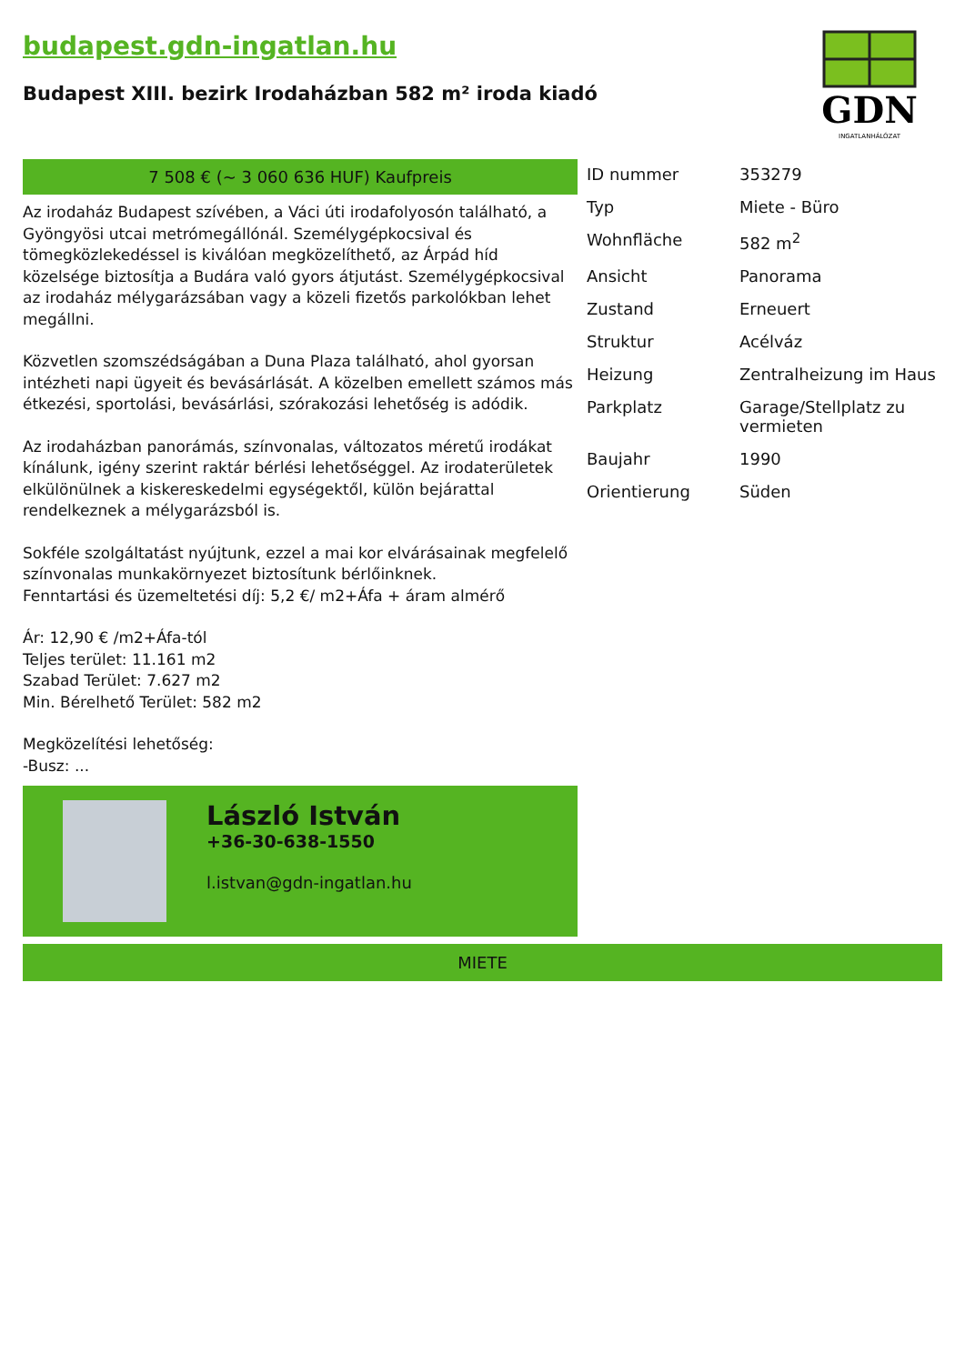budapest.gdn-ingatlan.hu
Budapest XIII. bezirk Irodaházban 582 m² iroda kiadó
GDN
INGATLANHÁLÓZAT
7 508 € (~ 3 060 636 HUF) Kaufpreis
Az irodaház Budapest szívében, a Váci úti irodafolyosón található, a Gyöngyösi utcai metrómegállónál. Személygépkocsival és tömegközlekedéssel is kiválóan megközelíthető, az Árpád híd közelsége biztosítja a Budára való gyors átjutást. Személygépkocsival az irodaház mélygarázsában vagy a közeli fizetős parkolókban lehet megállni.
Közvetlen szomszédságában a Duna Plaza található, ahol gyorsan intézheti napi ügyeit és bevásárlását. A közelben emellett számos más étkezési, sportolási, bevásárlási, szórakozási lehetőség is adódik.
Az irodaházban panorámás, színvonalas, változatos méretű irodákat kínálunk, igény szerint raktár bérlési lehetőséggel. Az irodaterületek elkülönülnek a kiskereskedelmi egységektől, külön bejárattal rendelkeznek a mélygarázsból is.
Sokféle szolgáltatást nyújtunk, ezzel a mai kor elvárásainak megfelelő színvonalas munkakörnyezet biztosítunk bérlőinknek.
Fenntartási és üzemeltetési díj: 5,2 €/ m2+Áfa + áram almérő
Ár: 12,90 € /m2+Áfa-tól
Teljes terület: 11.161 m2
Szabad Terület: 7.627 m2
Min. Bérelhető Terület: 582 m2
Megközelítési lehetőség:
-Busz: ...
László István
+36-30-638-1550
l.istvan@gdn-ingatlan.hu
| ID nummer | 353279 |
| Typ | Miete - Büro |
| Wohnfläche | 582 m<sup>2</sup> |
| Ansicht | Panorama |
| Zustand | Erneuert |
| Struktur | Acélváz |
| Heizung | Zentralheizung im Haus |
| Parkplatz | Garage/Stellplatz zu vermieten |
| Baujahr | 1990 |
| Orientierung | Süden |
MIETE